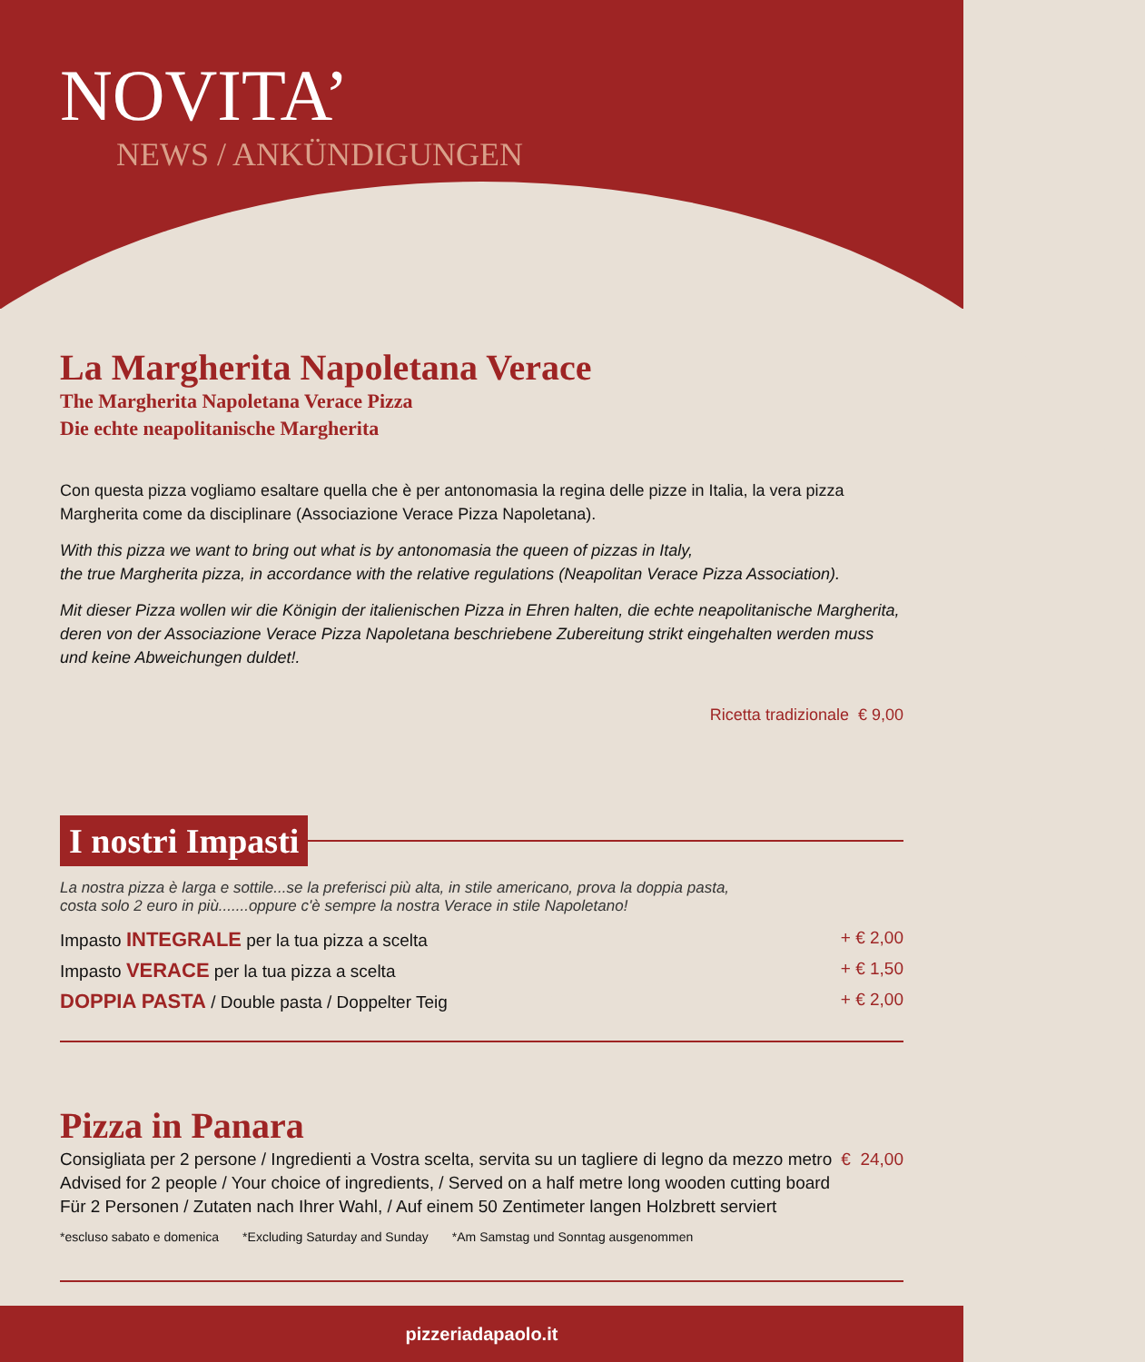NOVITA’
NEWS / ANKÜNDIGUNGEN
La Margherita Napoletana Verace
The Margherita Napoletana Verace Pizza
Die echte neapolitanische Margherita
Con questa pizza vogliamo esaltare quella che è per antonomasia la regina delle pizze in Italia, la vera pizza Margherita come da disciplinare (Associazione Verace Pizza Napoletana).
With this pizza we want to bring out what is by antonomasia the queen of pizzas in Italy,
the true Margherita pizza, in accordance with the relative regulations (Neapolitan Verace Pizza Association).
Mit dieser Pizza wollen wir die Königin der italienischen Pizza in Ehren halten, die echte neapolitanische Margherita, deren von der Associazione Verace Pizza Napoletana beschriebene Zubereitung strikt eingehalten werden muss und keine Abweichungen duldet!.
Ricetta tradizionale € 9,00
I nostri Impasti
La nostra pizza è larga e sottile...se la preferisci più alta, in stile americano, prova la doppia pasta,
costa solo 2 euro in più.......oppure c'è sempre la nostra Verace in stile Napoletano!
Impasto INTEGRALE per la tua pizza a scelta + € 2,00
Impasto VERACE per la tua pizza a scelta + € 1,50
DOPPIA PASTA / Double pasta / Doppelter Teig + € 2,00
Pizza in Panara
Consigliata per 2 persone / Ingredienti a Vostra scelta, servita su un tagliere di legno da mezzo metro € 24,00
Advised for 2 people / Your choice of ingredients, / Served on a half metre long wooden cutting board
Für 2 Personen / Zutaten nach Ihrer Wahl, / Auf einem 50 Zentimeter langen Holzbrett serviert
*escluso sabato e domenica *Excluding Saturday and Sunday *Am Samstag und Sonntag ausgenommen
pizzeriadapaolo.it